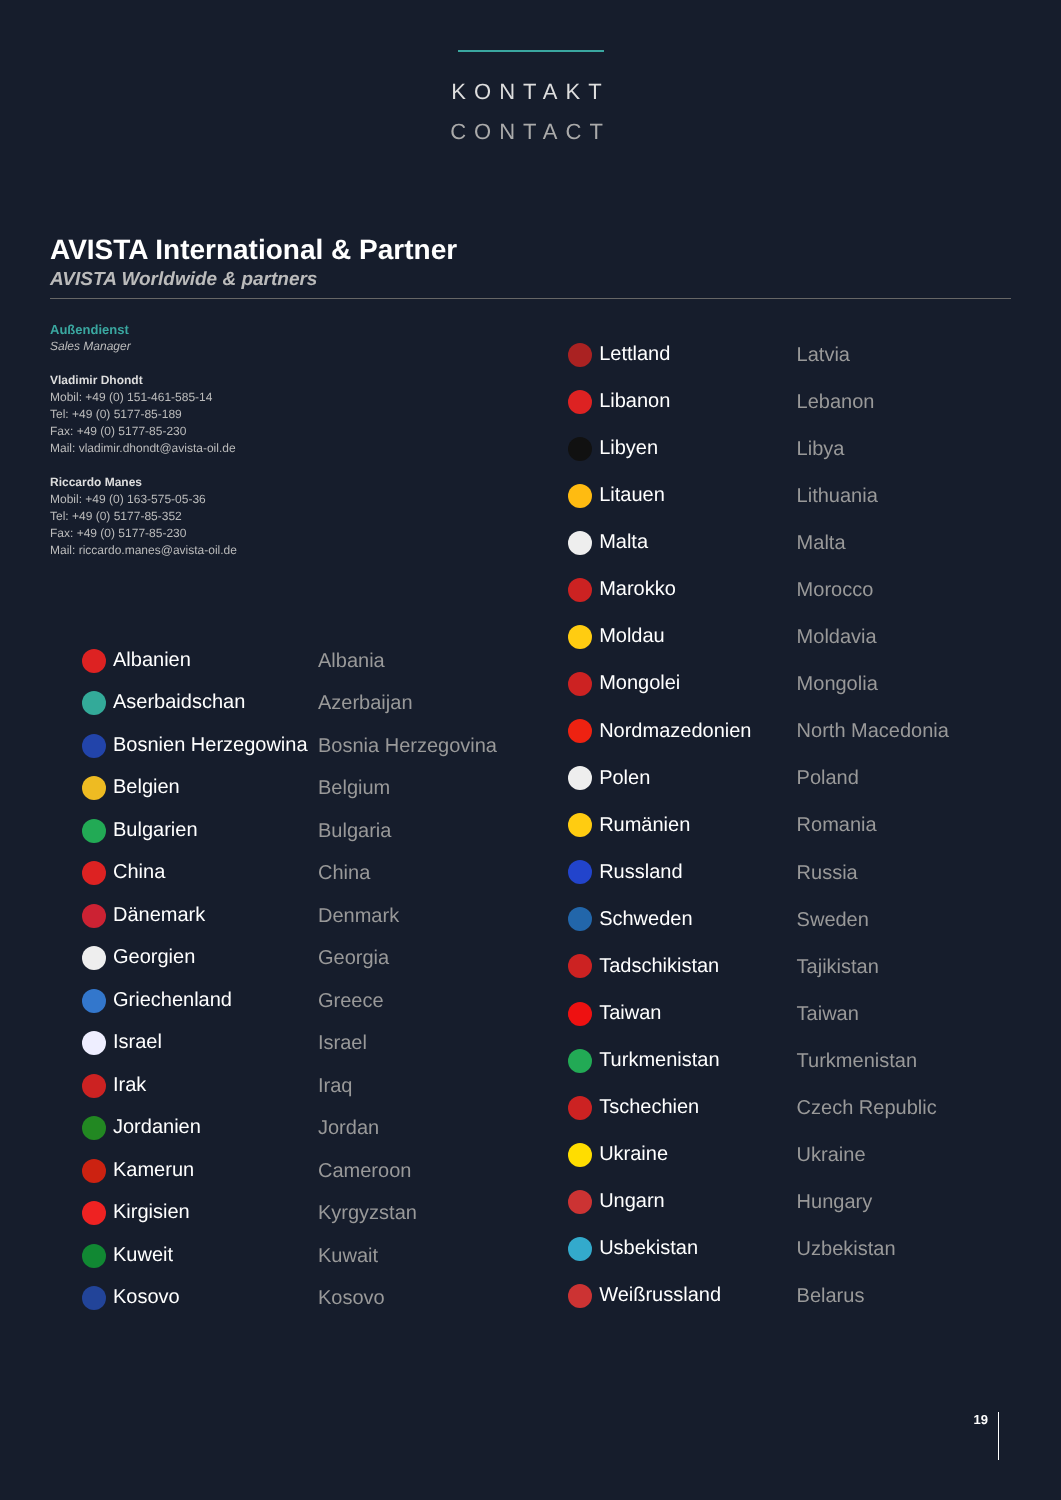KONTAKT
CONTACT
AVISTA International & Partner
AVISTA Worldwide & partners
Außendienst
Sales Manager
Vladimir Dhondt
Mobil: +49 (0) 151-461-585-14
Tel: +49 (0) 5177-85-189
Fax: +49 (0) 5177-85-230
Mail: vladimir.dhondt@avista-oil.de
Riccardo Manes
Mobil: +49 (0) 163-575-05-36
Tel: +49 (0) 5177-85-352
Fax: +49 (0) 5177-85-230
Mail: riccardo.manes@avista-oil.de
| Albanien | Albania |
| Aserbaidschan | Azerbaijan |
| Bosnien Herzegowina | Bosnia Herzegovina |
| Belgien | Belgium |
| Bulgarien | Bulgaria |
| China | China |
| Dänemark | Denmark |
| Georgien | Georgia |
| Griechenland | Greece |
| Israel | Israel |
| Irak | Iraq |
| Jordanien | Jordan |
| Kamerun | Cameroon |
| Kirgisien | Kyrgyzstan |
| Kuweit | Kuwait |
| Kosovo | Kosovo |
| Lettland | Latvia |
| Libanon | Lebanon |
| Libyen | Libya |
| Litauen | Lithuania |
| Malta | Malta |
| Marokko | Morocco |
| Moldau | Moldavia |
| Mongolei | Mongolia |
| Nordmazedonien | North Macedonia |
| Polen | Poland |
| Rumänien | Romania |
| Russland | Russia |
| Schweden | Sweden |
| Tadschikistan | Tajikistan |
| Taiwan | Taiwan |
| Turkmenistan | Turkmenistan |
| Tschechien | Czech Republic |
| Ukraine | Ukraine |
| Ungarn | Hungary |
| Usbekistan | Uzbekistan |
| Weißrussland | Belarus |
19